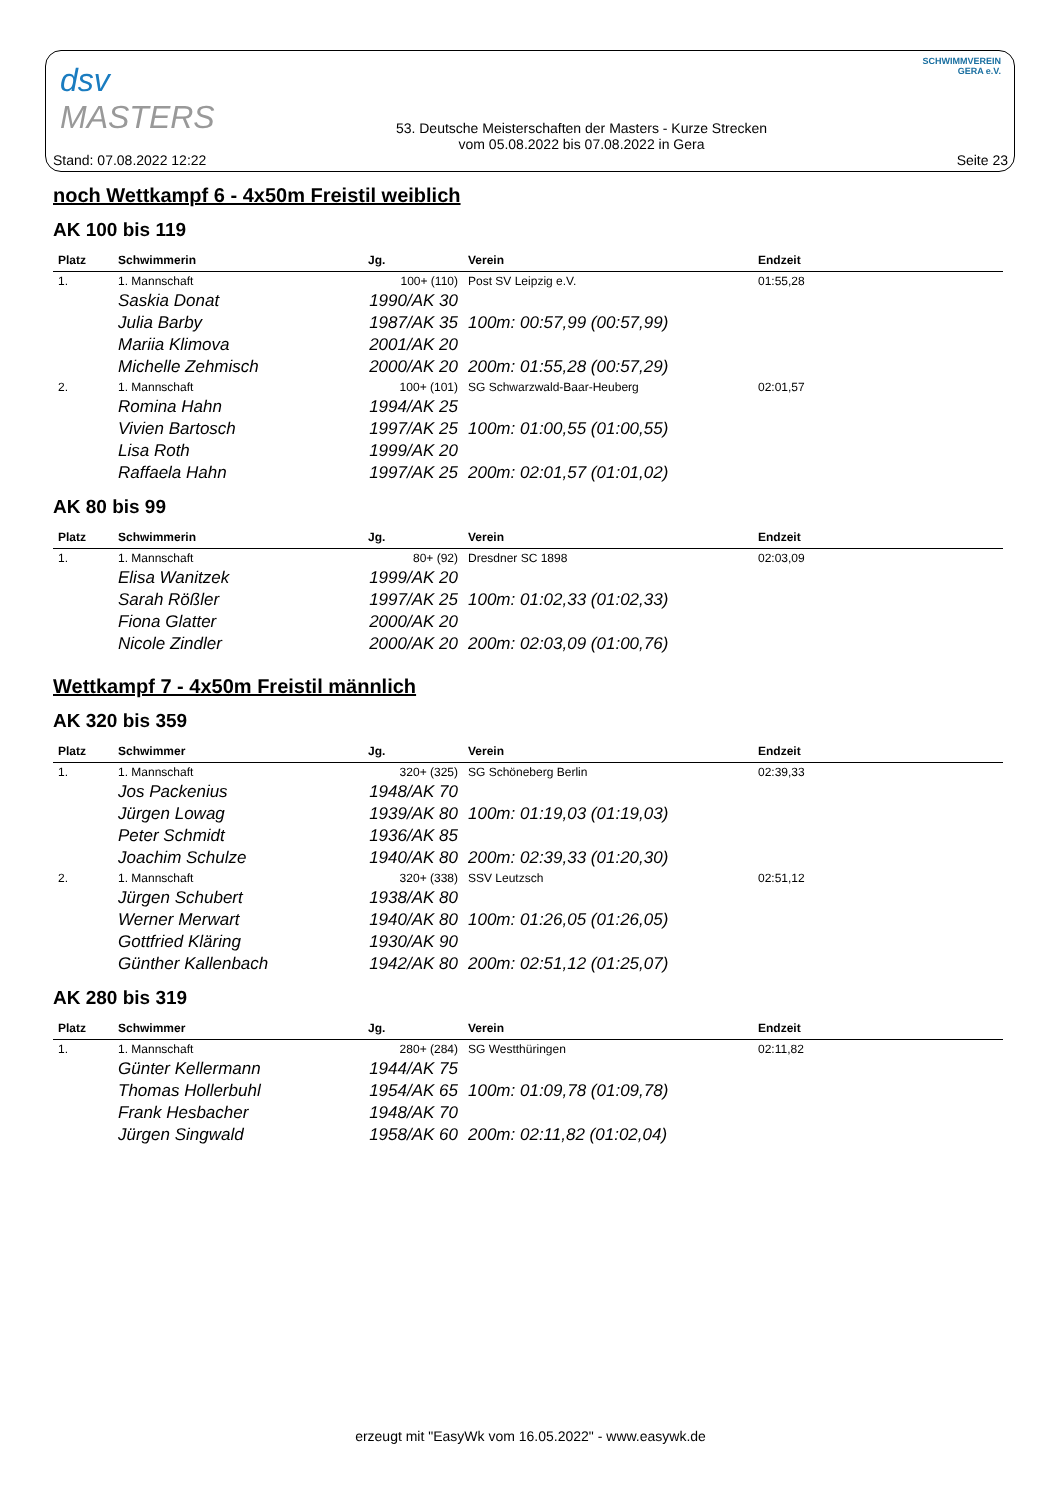dsv
MASTERS
SCHWIMMVEREIN
GERA e.V.
Stand: 07.08.2022 12:22
53. Deutsche Meisterschaften der Masters - Kurze Strecken
vom 05.08.2022 bis 07.08.2022 in Gera
Seite 23
noch Wettkampf 6 - 4x50m Freistil weiblich
AK 100 bis 119
| Platz | Schwimmerin | Jg. | Verein | Endzeit |
| --- | --- | --- | --- | --- |
| 1. | 1. Mannschaft | 100+ (110) | Post SV Leipzig e.V. | 01:55,28 |
| | Saskia Donat | 1990/AK 30 | | |
| | Julia Barby | 1987/AK 35 | 100m: 00:57,99 (00:57,99) | |
| | Mariia Klimova | 2001/AK 20 | | |
| | Michelle Zehmisch | 2000/AK 20 | 200m: 01:55,28 (00:57,29) | |
| 2. | 1. Mannschaft | 100+ (101) | SG Schwarzwald-Baar-Heuberg | 02:01,57 |
| | Romina Hahn | 1994/AK 25 | | |
| | Vivien Bartosch | 1997/AK 25 | 100m: 01:00,55 (01:00,55) | |
| | Lisa Roth | 1999/AK 20 | | |
| | Raffaela Hahn | 1997/AK 25 | 200m: 02:01,57 (01:01,02) | |
AK 80 bis 99
| Platz | Schwimmerin | Jg. | Verein | Endzeit |
| --- | --- | --- | --- | --- |
| 1. | 1. Mannschaft | 80+ (92) | Dresdner SC 1898 | 02:03,09 |
| | Elisa Wanitzek | 1999/AK 20 | | |
| | Sarah Rößler | 1997/AK 25 | 100m: 01:02,33 (01:02,33) | |
| | Fiona Glatter | 2000/AK 20 | | |
| | Nicole Zindler | 2000/AK 20 | 200m: 02:03,09 (01:00,76) | |
Wettkampf 7 - 4x50m Freistil männlich
AK 320 bis 359
| Platz | Schwimmer | Jg. | Verein | Endzeit |
| --- | --- | --- | --- | --- |
| 1. | 1. Mannschaft | 320+ (325) | SG Schöneberg Berlin | 02:39,33 |
| | Jos Packenius | 1948/AK 70 | | |
| | Jürgen Lowag | 1939/AK 80 | 100m: 01:19,03 (01:19,03) | |
| | Peter Schmidt | 1936/AK 85 | | |
| | Joachim Schulze | 1940/AK 80 | 200m: 02:39,33 (01:20,30) | |
| 2. | 1. Mannschaft | 320+ (338) | SSV Leutzsch | 02:51,12 |
| | Jürgen Schubert | 1938/AK 80 | | |
| | Werner Merwart | 1940/AK 80 | 100m: 01:26,05 (01:26,05) | |
| | Gottfried Kläring | 1930/AK 90 | | |
| | Günther Kallenbach | 1942/AK 80 | 200m: 02:51,12 (01:25,07) | |
AK 280 bis 319
| Platz | Schwimmer | Jg. | Verein | Endzeit |
| --- | --- | --- | --- | --- |
| 1. | 1. Mannschaft | 280+ (284) | SG Westthüringen | 02:11,82 |
| | Günter Kellermann | 1944/AK 75 | | |
| | Thomas Hollerbuhl | 1954/AK 65 | 100m: 01:09,78 (01:09,78) | |
| | Frank Hesbacher | 1948/AK 70 | | |
| | Jürgen Singwald | 1958/AK 60 | 200m: 02:11,82 (01:02,04) | |
erzeugt mit "EasyWk vom 16.05.2022" - www.easywk.de